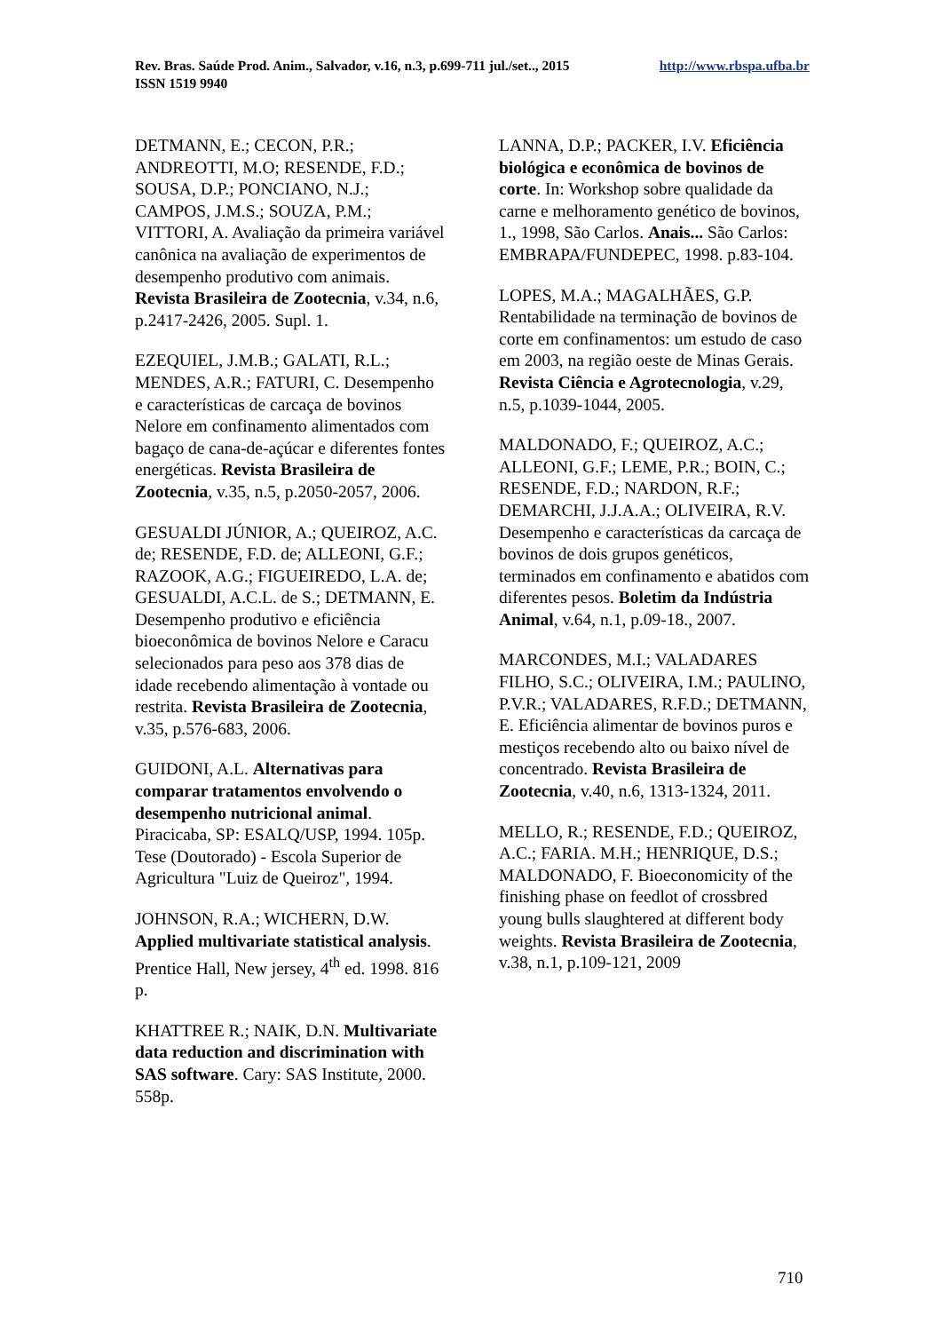http://www.rbspa.ufba.br Rev. Bras. Saúde Prod. Anim., Salvador, v.16, n.3, p.699-711 jul./set.., 2015
ISSN 1519 9940
DETMANN, E.; CECON, P.R.; ANDREOTTI, M.O; RESENDE, F.D.; SOUSA, D.P.; PONCIANO, N.J.; CAMPOS, J.M.S.; SOUZA, P.M.; VITTORI, A. Avaliação da primeira variável canônica na avaliação de experimentos de desempenho produtivo com animais. Revista Brasileira de Zootecnia, v.34, n.6, p.2417-2426, 2005. Supl. 1.
EZEQUIEL, J.M.B.; GALATI, R.L.; MENDES, A.R.; FATURI, C. Desempenho e características de carcaça de bovinos Nelore em confinamento alimentados com bagaço de cana-de-açúcar e diferentes fontes energéticas. Revista Brasileira de Zootecnia, v.35, n.5, p.2050-2057, 2006.
GESUALDI JÚNIOR, A.; QUEIROZ, A.C. de; RESENDE, F.D. de; ALLEONI, G.F.; RAZOOK, A.G.; FIGUEIREDO, L.A. de; GESUALDI, A.C.L. de S.; DETMANN, E. Desempenho produtivo e eficiência bioeconômica de bovinos Nelore e Caracu selecionados para peso aos 378 dias de idade recebendo alimentação à vontade ou restrita. Revista Brasileira de Zootecnia, v.35, p.576-683, 2006.
GUIDONI, A.L. Alternativas para comparar tratamentos envolvendo o desempenho nutricional animal. Piracicaba, SP: ESALQ/USP, 1994. 105p. Tese (Doutorado) - Escola Superior de Agricultura "Luiz de Queiroz", 1994.
JOHNSON, R.A.; WICHERN, D.W. Applied multivariate statistical analysis. Prentice Hall, New jersey, 4<sup>th</sup> ed. 1998. 816 p.
KHATTREE R.; NAIK, D.N. Multivariate data reduction and discrimination with SAS software. Cary: SAS Institute, 2000. 558p.
LANNA, D.P.; PACKER, I.V. Eficiência biológica e econômica de bovinos de corte. In: Workshop sobre qualidade da carne e melhoramento genético de bovinos, 1., 1998, São Carlos. Anais... São Carlos: EMBRAPA/FUNDEPEC, 1998. p.83-104.
LOPES, M.A.; MAGALHÃES, G.P. Rentabilidade na terminação de bovinos de corte em confinamentos: um estudo de caso em 2003, na região oeste de Minas Gerais. Revista Ciência e Agrotecnologia, v.29, n.5, p.1039-1044, 2005.
MALDONADO, F.; QUEIROZ, A.C.; ALLEONI, G.F.; LEME, P.R.; BOIN, C.; RESENDE, F.D.; NARDON, R.F.; DEMARCHI, J.J.A.A.; OLIVEIRA, R.V. Desempenho e características da carcaça de bovinos de dois grupos genéticos, terminados em confinamento e abatidos com diferentes pesos. Boletim da Indústria Animal, v.64, n.1, p.09-18., 2007.
MARCONDES, M.I.; VALADARES FILHO, S.C.; OLIVEIRA, I.M.; PAULINO, P.V.R.; VALADARES, R.F.D.; DETMANN, E. Eficiência alimentar de bovinos puros e mestiços recebendo alto ou baixo nível de concentrado. Revista Brasileira de Zootecnia, v.40, n.6, 1313-1324, 2011.
MELLO, R.; RESENDE, F.D.; QUEIROZ, A.C.; FARIA. M.H.; HENRIQUE, D.S.; MALDONADO, F. Bioeconomicity of the finishing phase on feedlot of crossbred young bulls slaughtered at different body weights. Revista Brasileira de Zootecnia, v.38, n.1, p.109-121, 2009
710